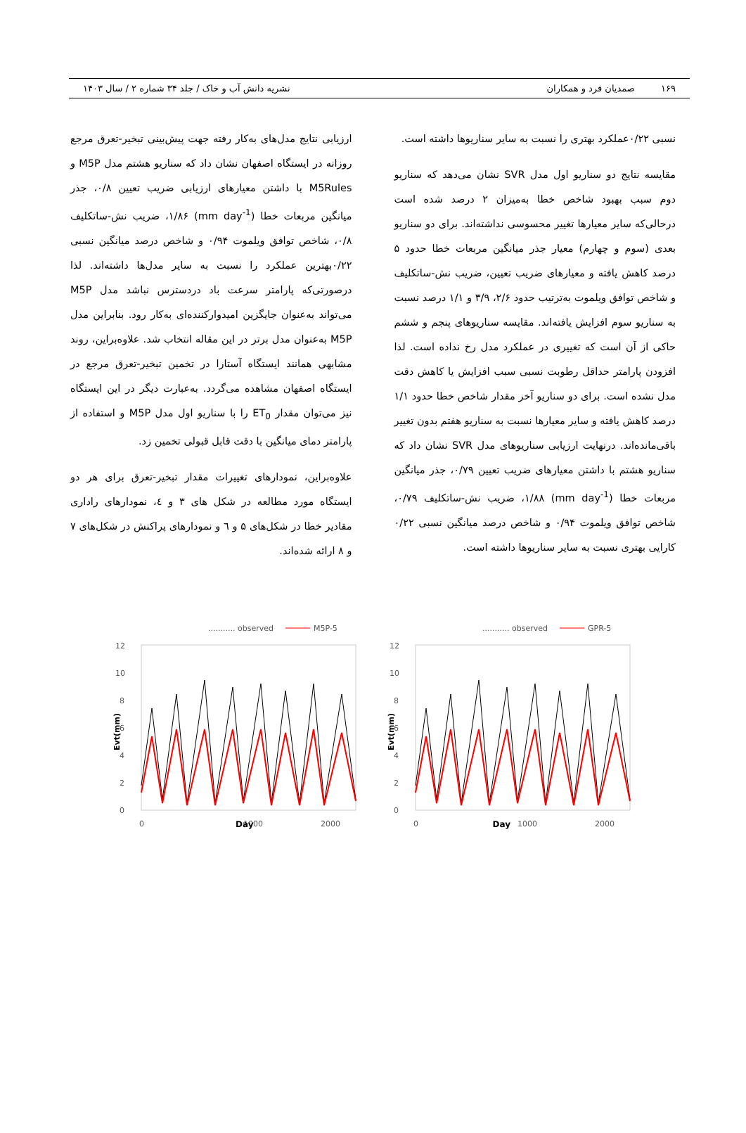۱۶۹ صمدیان فرد و همکاران نشریه دانش آب و خاک / جلد ۳۴ شماره ۲ / سال ۱۴۰۳
نسبی ۰/۲۲عملکرد بهتری را نسبت به سایر سناریوها داشته است.
مقایسه نتایج دو سناریو اول مدل SVR نشان می‌دهد که سناریو دوم سبب بهبود شاخص خطا به‌میزان ۲ درصد شده است درحالی‌که سایر معیارها تغییر محسوسی نداشته‌اند. برای دو سناریو بعدی (سوم و چهارم) معیار جذر میانگین مربعات خطا حدود ۵ درصد کاهش یافته و معیارهای ضریب تعیین، ضریب نش-ساتکلیف و شاخص توافق ویلموت به‌ترتیب حدود ۲/۶، ۳/۹ و ۱/۱ درصد نسبت به سناریو سوم افزایش یافته‌اند. مقایسه سناریوهای پنجم و ششم حاکی از آن است که تغییری در عملکرد مدل رخ نداده است. لذا افزودن پارامتر حداقل رطوبت نسبی سبب افزایش یا کاهش دقت مدل نشده است. برای دو سناریو آخر مقدار شاخص خطا حدود ۱/۱ درصد کاهش یافته و سایر معیارها نسبت به سناریو هفتم بدون تغییر باقی‌مانده‌اند. درنهایت ارزیابی سناریوهای مدل SVR نشان داد که سناریو هشتم با داشتن معیارهای ضریب تعیین ۰/۷۹، جذر میانگین مربعات خطا (mm day<sup>-1</sup>) ۱/۸۸، ضریب نش-ساتکلیف ۰/۷۹، شاخص توافق ویلموت ۰/۹۴ و شاخص درصد میانگین نسبی ۰/۲۲ کارایی بهتری نسبت به سایر سناریوها داشته است.
ارزیابی نتایج مدل‌های به‌کار رفته جهت پیش‌بینی تبخیر-تعرق مرجع روزانه در ایستگاه اصفهان نشان داد که سناریو هشتم مدل M5P و M5Rules با داشتن معیارهای ارزیابی ضریب تعیین ۰/۸، جذر میانگین مربعات خطا (mm day<sup>-1</sup>) ۱/۸۶، ضریب نش-ساتکلیف ۰/۸، شاخص توافق ویلموت ۰/۹۴ و شاخص درصد میانگین نسبی ۰/۲۲بهترین عملکرد را نسبت به سایر مدل‌ها داشته‌اند. لذا درصورتی‌که پارامتر سرعت باد دردسترس نباشد مدل M5P می‌تواند به‌عنوان جایگزین امیدوارکننده‌ای به‌کار رود. بنابراین مدل M5P به‌عنوان مدل برتر در این مقاله انتخاب شد. علاوه‌براین، روند مشابهی همانند ایستگاه آستارا در تخمین تبخیر-تعرق مرجع در ایستگاه اصفهان مشاهده می‌گردد. به‌عبارت دیگر در این ایستگاه نیز می‌توان مقدار ET<sub>0</sub> را با سناریو اول مدل M5P و استفاده از پارامتر دمای میانگین با دقت قابل قبولی تخمین زد.
علاوه‌براین، نمودارهای تغییرات مقدار تبخیر-تعرق برای هر دو ایستگاه مورد مطالعه در شکل های ۳ و ٤، نمودارهای راداری مقادیر خطا در شکل‌های ۵ و ٦ و نمودارهای پراکنش در شکل‌های ۷ و ۸ ارائه شده‌اند.
........... observed
M5P-5
12
10
8
6
4
2
0
0
1000
2000
Evt(mm)
........... observed
GPR-5
12
10
8
6
4
2
0
0
1000
2000
Evt(mm)
Day Day